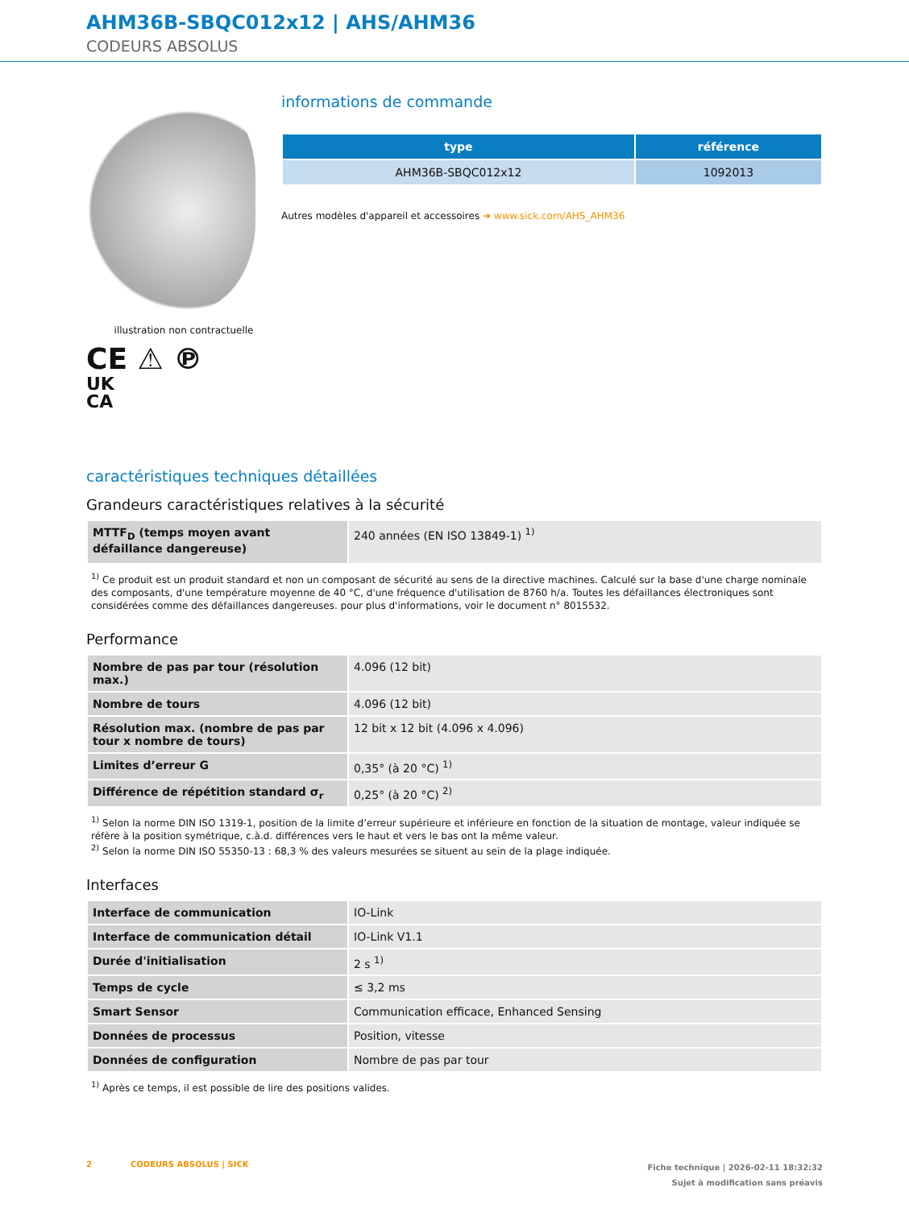AHM36B-SBQC012x12 | AHS/AHM36
CODEURS ABSOLUS
illustration non contractuelle
CE ⚠ ℗
UK
CA
informations de commande
| type | référence |
| --- | --- |
| AHM36B-SBQC012x12 | 1092013 |
Autres modèles d'appareil et accessoires ➜ www.sick.com/AHS_AHM36
caractéristiques techniques détaillées
Grandeurs caractéristiques relatives à la sécurité
| MTTF<sub>D</sub> (temps moyen avant défaillance dangereuse) | 240 années (EN ISO 13849-1) <sup>1)</sup> |
<sup>1)</sup> Ce produit est un produit standard et non un composant de sécurité au sens de la directive machines. Calculé sur la base d'une charge nominale des composants, d'une température moyenne de 40 °C, d'une fréquence d'utilisation de 8760 h/a. Toutes les défaillances électroniques sont considérées comme des défaillances dangereuses. pour plus d'informations, voir le document n° 8015532.
Performance
| Nombre de pas par tour (résolution max.) | 4.096 (12 bit) |
| Nombre de tours | 4.096 (12 bit) |
| Résolution max. (nombre de pas par tour x nombre de tours) | 12 bit x 12 bit (4.096 x 4.096) |
| Limites d’erreur G | 0,35° (à 20 °C) <sup>1)</sup> |
| Différence de répétition standard σ<sub>r</sub> | 0,25° (à 20 °C) <sup>2)</sup> |
<sup>1)</sup> Selon la norme DIN ISO 1319-1, position de la limite d’erreur supérieure et inférieure en fonction de la situation de montage, valeur indiquée se réfère à la position symétrique, c.à.d. différences vers le haut et vers le bas ont la même valeur.
<sup>2)</sup> Selon la norme DIN ISO 55350-13 : 68,3 % des valeurs mesurées se situent au sein de la plage indiquée.
Interfaces
| Interface de communication | IO-Link |
| Interface de communication détail | IO-Link V1.1 |
| Durée d'initialisation | 2 s <sup>1)</sup> |
| Temps de cycle | ≤ 3,2 ms |
| Smart Sensor | Communication efficace, Enhanced Sensing |
| Données de processus | Position, vitesse |
| Données de configuration | Nombre de pas par tour |
<sup>1)</sup> Après ce temps, il est possible de lire des positions valides.
2 CODEURS ABSOLUS | SICK Fiche technique | 2026-02-11 18:32:32
Sujet à modification sans préavis